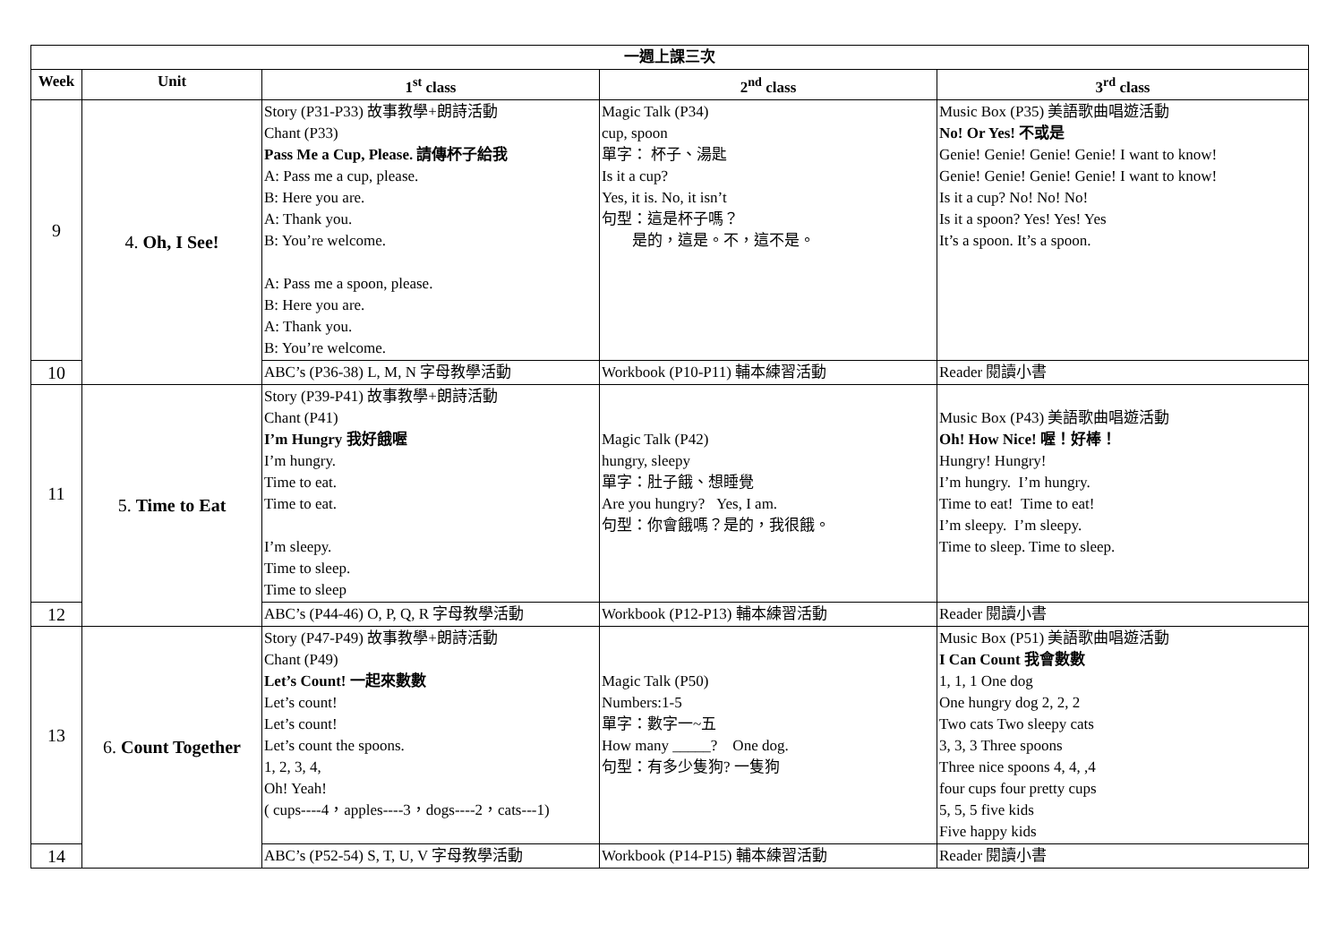| 一週上課三次 | | | | |
| --- | --- | --- | --- | --- |
| Week | Unit | 1<sup>st</sup> class | 2<sup>nd</sup> class | 3<sup>rd</sup> class |
| 9 | 4. Oh, I See! | Story (P31-P33) 故事教學+朗詩活動 Chant (P33) Pass Me a Cup, Please. 請傳杯子給我 A: Pass me a cup, please. B: Here you are. A: Thank you. B: You’re welcome. A: Pass me a spoon, please. B: Here you are. A: Thank you. B: You’re welcome. | Magic Talk (P34) cup, spoon 單字： 杯子、湯匙 Is it a cup? Yes, it is. No, it isn’t 句型：這是杯子嗎？ 是的，這是。不，這不是。 | Music Box (P35) 美語歌曲唱遊活動 No! Or Yes! 不或是 Genie! Genie! Genie! Genie! I want to know! Genie! Genie! Genie! Genie! I want to know! Is it a cup? No! No! No! Is it a spoon? Yes! Yes! Yes It’s a spoon. It’s a spoon. |
| 10 | | ABC’s (P36-38) L, M, N 字母教學活動 | Workbook (P10-P11) 輔本練習活動 | Reader 閱讀小書 |
| 11 | 5. Time to Eat | Story (P39-P41) 故事教學+朗詩活動 Chant (P41) I’m Hungry 我好餓喔 I’m hungry. Time to eat. Time to eat. I’m sleepy. Time to sleep. Time to sleep | Magic Talk (P42) hungry, sleepy 單字：肚子餓、想睡覺 Are you hungry? Yes, I am. 句型：你會餓嗎？是的，我很餓。 | Music Box (P43) 美語歌曲唱遊活動 Oh! How Nice! 喔！好棒！ Hungry! Hungry! I’m hungry. I’m hungry. Time to eat! Time to eat! I’m sleepy. I’m sleepy. Time to sleep. Time to sleep. |
| 12 | | ABC’s (P44-46) O, P, Q, R 字母教學活動 | Workbook (P12-P13) 輔本練習活動 | Reader 閱讀小書 |
| 13 | 6. Count Together | Story (P47-P49) 故事教學+朗詩活動 Chant (P49) Let’s Count! 一起來數數 Let’s count! Let’s count! Let’s count the spoons. 1, 2, 3, 4, Oh! Yeah! ( cups----4，apples----3，dogs----2，cats---1) | Magic Talk (P50) Numbers:1-5 單字：數字一~五 How many _____? One dog. 句型：有多少隻狗? 一隻狗 | Music Box (P51) 美語歌曲唱遊活動 I Can Count 我會數數 1, 1, 1 One dog One hungry dog 2, 2, 2 Two cats Two sleepy cats 3, 3, 3 Three spoons Three nice spoons 4, 4, ,4 four cups four pretty cups 5, 5, 5 five kids Five happy kids |
| 14 | | ABC’s (P52-54) S, T, U, V 字母教學活動 | Workbook (P14-P15) 輔本練習活動 | Reader 閱讀小書 |